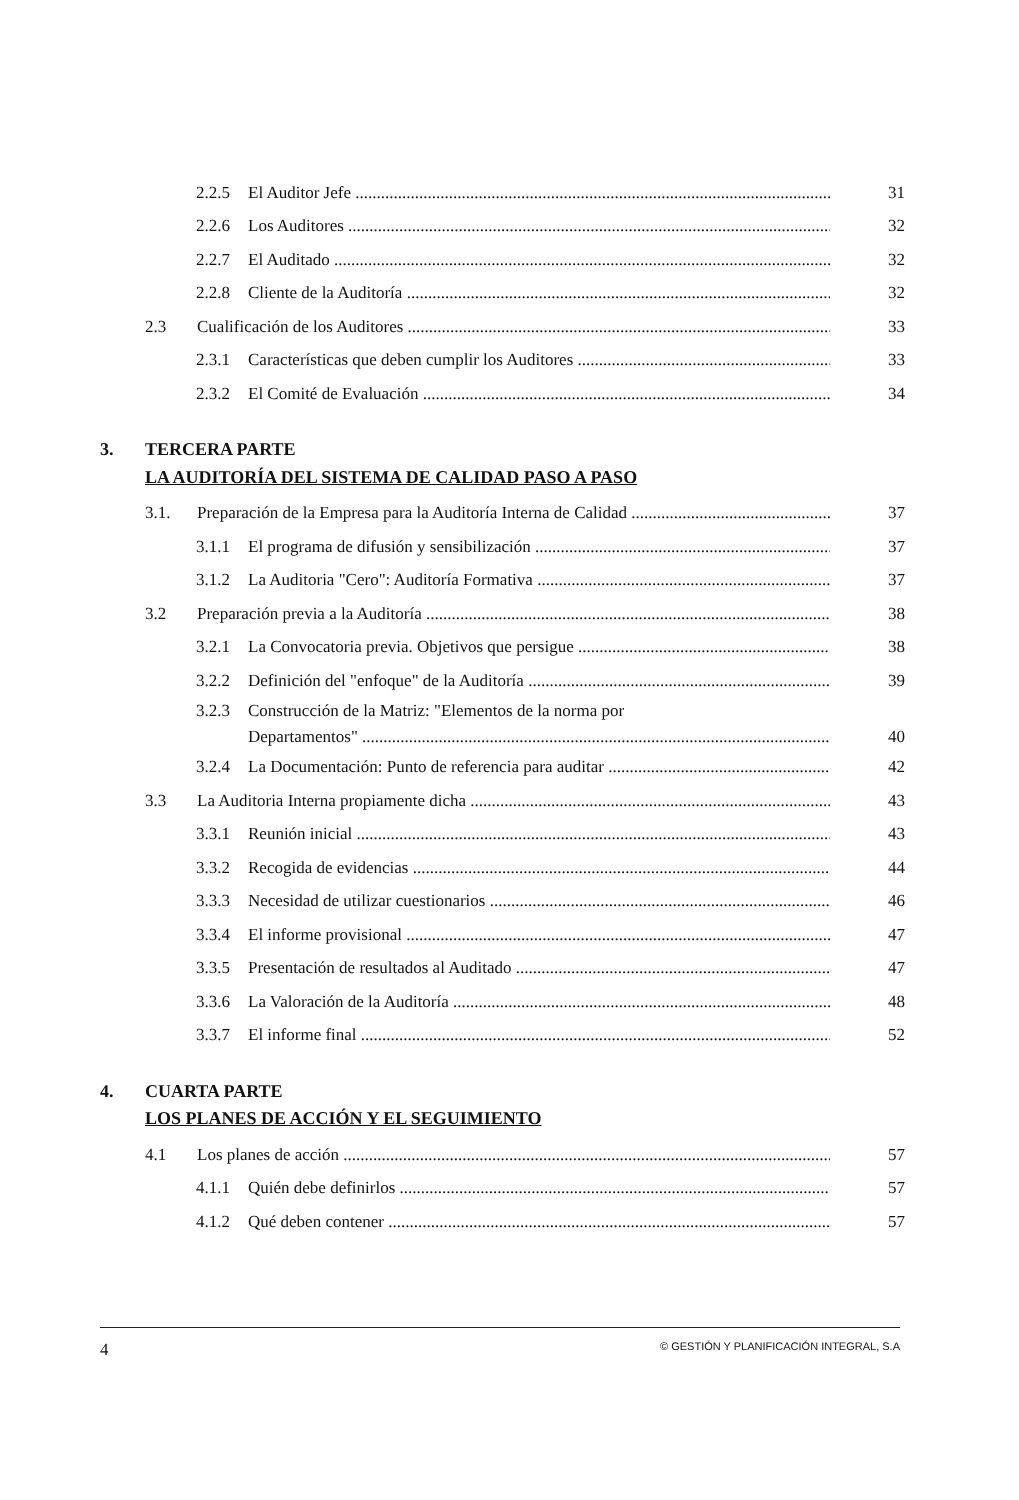2.2.5 El Auditor Jefe 31
2.2.6 Los Auditores 32
2.2.7 El Auditado 32
2.2.8 Cliente de la Auditoría 32
2.3 Cualificación de los Auditores 33
2.3.1 Características que deben cumplir los Auditores 33
2.3.2 El Comité de Evaluación 34
3. TERCERA PARTE
LA AUDITORÍA DEL SISTEMA DE CALIDAD PASO A PASO
3.1. Preparación de la Empresa para la Auditoría Interna de Calidad 37
3.1.1 El programa de difusión y sensibilización 37
3.1.2 La Auditoria "Cero": Auditoría Formativa 37
3.2 Preparación previa a la Auditoría 38
3.2.1 La Convocatoria previa. Objetivos que persigue 38
3.2.2 Definición del "enfoque" de la Auditoría 39
3.2.3 Construcción de la Matriz: "Elementos de la norma por
Departamentos" 40
3.2.4 La Documentación: Punto de referencia para auditar 42
3.3 La Auditoria Interna propiamente dicha 43
3.3.1 Reunión inicial 43
3.3.2 Recogida de evidencias 44
3.3.3 Necesidad de utilizar cuestionarios 46
3.3.4 El informe provisional 47
3.3.5 Presentación de resultados al Auditado 47
3.3.6 La Valoración de la Auditoría 48
3.3.7 El informe final 52
4. CUARTA PARTE
LOS PLANES DE ACCIÓN Y EL SEGUIMIENTO
4.1 Los planes de acción 57
4.1.1 Quién debe definirlos 57
4.1.2 Qué deben contener 57
4 © GESTIÓN Y PLANIFICACIÓN INTEGRAL, S.A